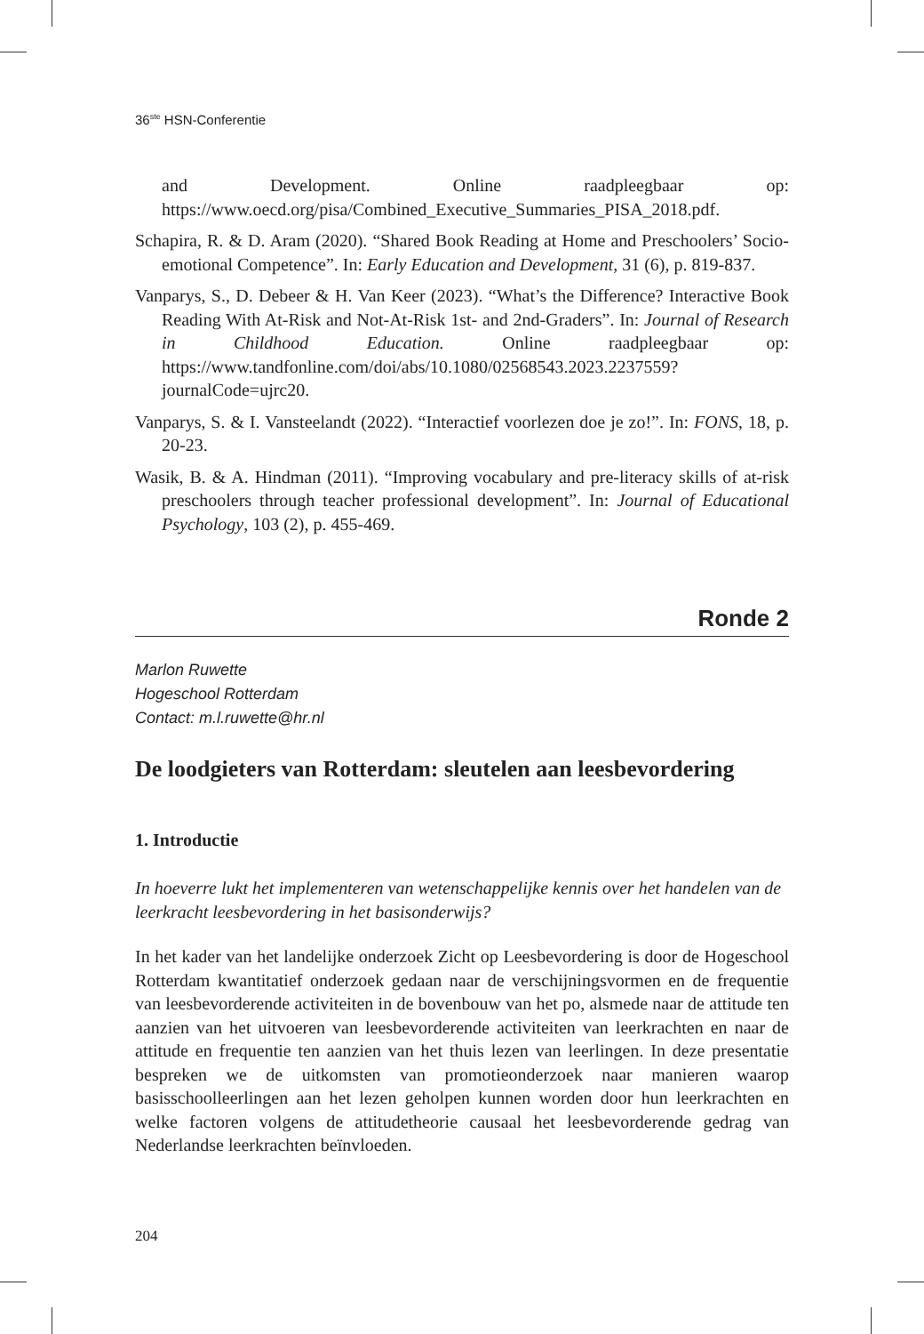36<sup>ste</sup> HSN-Conferentie
and Development. Online raadpleegbaar op: https://www.oecd.org/pisa/Combined_Executive_Summaries_PISA_2018.pdf.
Schapira, R. & D. Aram (2020). “Shared Book Reading at Home and Preschoolers’ Socio-emotional Competence”. In: Early Education and Development, 31 (6), p. 819-837.
Vanparys, S., D. Debeer & H. Van Keer (2023). “What’s the Difference? Interactive Book Reading With At-Risk and Not-At-Risk 1st- and 2nd-Graders”. In: Journal of Research in Childhood Education. Online raadpleegbaar op: https://www.tandfonline.com/doi/abs/10.1080/02568543.2023.2237559?journalCode=ujrc20.
Vanparys, S. & I. Vansteelandt (2022). “Interactief voorlezen doe je zo!”. In: FONS, 18, p. 20-23.
Wasik, B. & A. Hindman (2011). “Improving vocabulary and pre-literacy skills of at-risk preschoolers through teacher professional development”. In: Journal of Educational Psychology, 103 (2), p. 455-469.
Ronde 2
Marlon Ruwette
Hogeschool Rotterdam
Contact: m.l.ruwette@hr.nl
De loodgieters van Rotterdam: sleutelen aan leesbevordering
1. Introductie
In hoeverre lukt het implementeren van wetenschappelijke kennis over het handelen van de leerkracht leesbevordering in het basisonderwijs?
In het kader van het landelijke onderzoek Zicht op Leesbevordering is door de Hogeschool Rotterdam kwantitatief onderzoek gedaan naar de verschijningsvormen en de frequentie van leesbevorderende activiteiten in de bovenbouw van het po, alsmede naar de attitude ten aanzien van het uitvoeren van leesbevorderende activiteiten van leerkrachten en naar de attitude en frequentie ten aanzien van het thuis lezen van leerlingen. In deze presentatie bespreken we de uitkomsten van promotieonderzoek naar manieren waarop basisschoolleerlingen aan het lezen geholpen kunnen worden door hun leerkrachten en welke factoren volgens de attitudetheorie causaal het leesbevorderende gedrag van Nederlandse leerkrachten beïnvloeden.
204